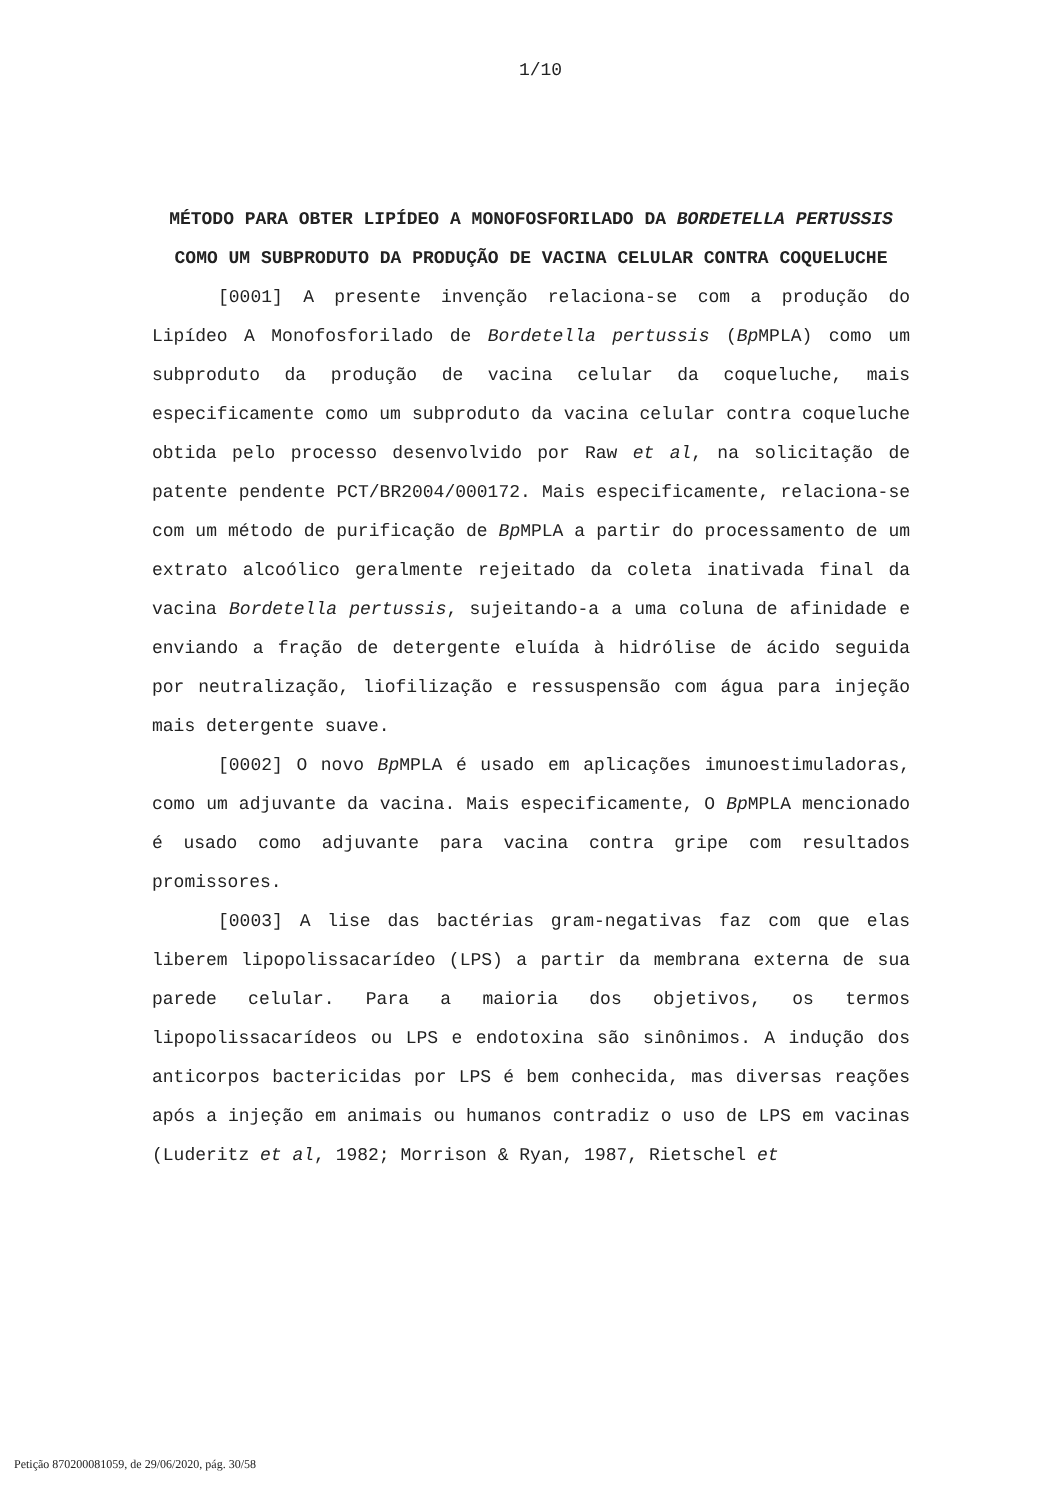1/10
MÉTODO PARA OBTER LIPÍDEO A MONOFOSFORILADO DA BORDETELLA PERTUSSIS COMO UM SUBPRODUTO DA PRODUÇÃO DE VACINA CELULAR CONTRA COQUELUCHE
[0001] A presente invenção relaciona-se com a produção do Lipídeo A Monofosforilado de Bordetella pertussis (Bp MPLA) como um subproduto da produção de vacina celular da coqueluche, mais especificamente como um subproduto da vacina celular contra coqueluche obtida pelo processo desenvolvido por Raw et al, na solicitação de patente pendente PCT/BR2004/000172. Mais especificamente, relaciona-se com um método de purificação de Bp MPLA a partir do processamento de um extrato alcoólico geralmente rejeitado da coleta inativada final da vacina Bordetella pertussis, sujeitando-a a uma coluna de afinidade e enviando a fração de detergente eluída à hidrólise de ácido seguida por neutralização, liofilização e ressuspensão com água para injeção mais detergente suave.
[0002] O novo Bp MPLA é usado em aplicações imunoestimuladoras, como um adjuvante da vacina. Mais especificamente, O Bp MPLA mencionado é usado como adjuvante para vacina contra gripe com resultados promissores.
[0003] A lise das bactérias gram-negativas faz com que elas liberem lipopolissacarídeo (LPS) a partir da membrana externa de sua parede celular. Para a maioria dos objetivos, os termos lipopolissacarídeos ou LPS e endotoxina são sinônimos. A indução dos anticorpos bactericidas por LPS é bem conhecida, mas diversas reações após a injeção em animais ou humanos contradiz o uso de LPS em vacinas (Luderitz et al, 1982; Morrison & Ryan, 1987, Rietschel et
Petição 870200081059, de 29/06/2020, pág. 30/58